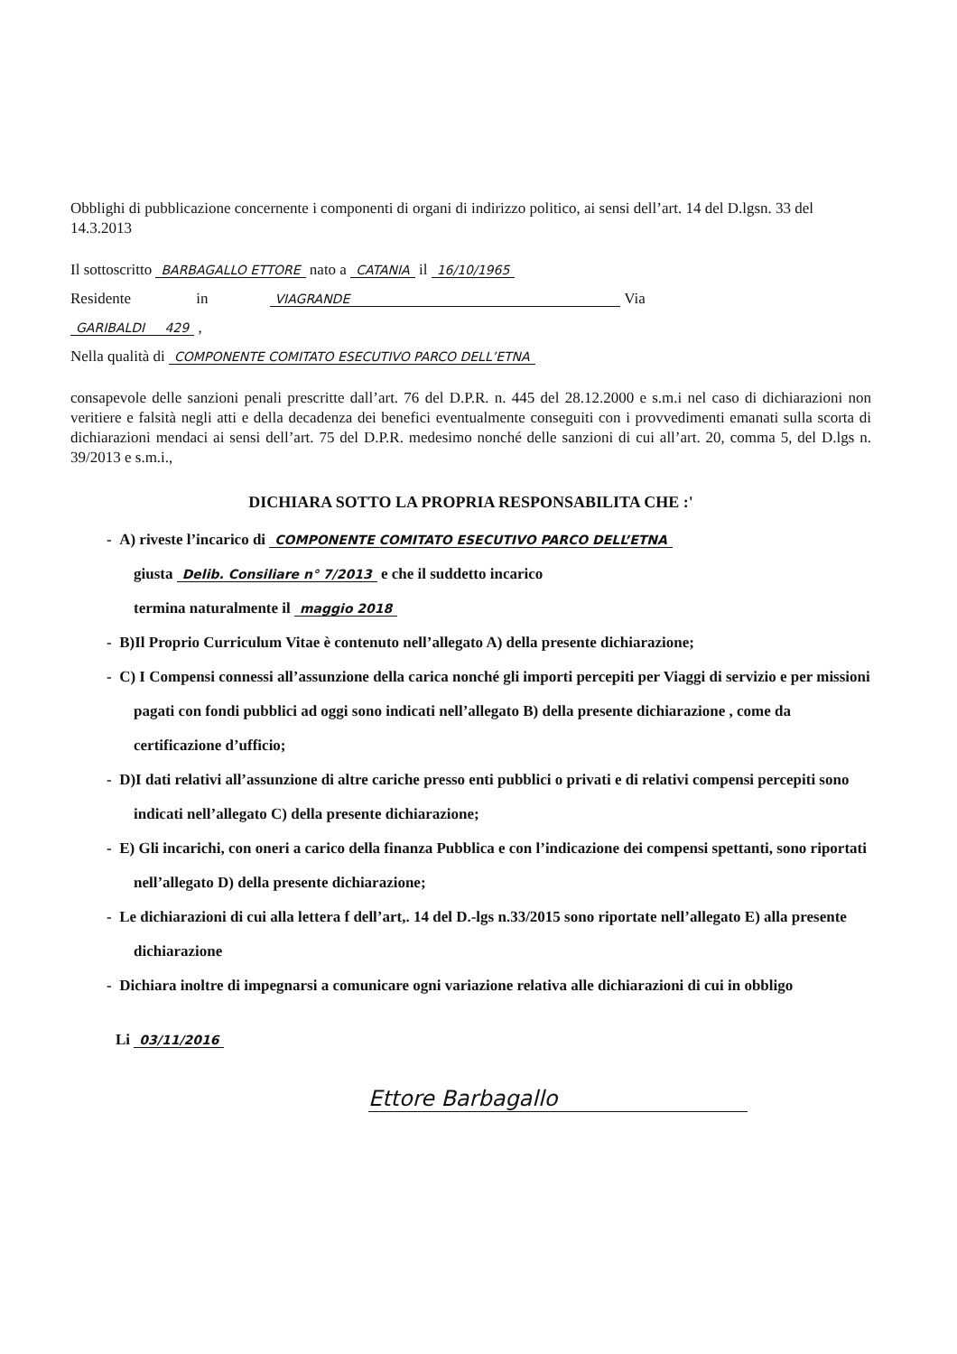Obblighi di pubblicazione concernente i componenti di organi di indirizzo politico, ai sensi dell’art. 14 del D.lgsn. 33 del 14.3.2013
Il sottoscritto BARBAGALLO ETTORE nato a CATANIA il 16/10/1965
Residente in VIAGRANDE Via
GARIBALDI 429 ,
Nella qualità di COMPONENTE COMITATO ESECUTIVO PARCO DELL’ETNA
consapevole delle sanzioni penali prescritte dall’art. 76 del D.P.R. n. 445 del 28.12.2000 e s.m.i nel caso di dichiarazioni non veritiere e falsità negli atti e della decadenza dei benefici eventualmente conseguiti con i provvedimenti emanati sulla scorta di dichiarazioni mendaci ai sensi dell’art. 75 del D.P.R. medesimo nonché delle sanzioni di cui all’art. 20, comma 5, del D.lgs n. 39/2013 e s.m.i.,
DICHIARA SOTTO LA PROPRIA RESPONSABILITA CHE :'
- A) riveste l’incarico di COMPONENTE COMITATO ESECUTIVO PARCO DELL’ETNA
giusta Delib. Consiliare n° 7/2013 e che il suddetto incarico
termina naturalmente il maggio 2018
- B)Il Proprio Curriculum Vitae è contenuto nell’allegato A) della presente dichiarazione;
- C) I Compensi connessi all’assunzione della carica nonché gli importi percepiti per Viaggi di servizio e per missioni pagati con fondi pubblici ad oggi sono indicati nell’allegato B) della presente dichiarazione , come da certificazione d’ufficio;
- D)I dati relativi all’assunzione di altre cariche presso enti pubblici o privati e di relativi compensi percepiti sono indicati nell’allegato C) della presente dichiarazione;
- E) Gli incarichi, con oneri a carico della finanza Pubblica e con l’indicazione dei compensi spettanti, sono riportati nell’allegato D) della presente dichiarazione;
- Le dichiarazioni di cui alla lettera f dell’art,. 14 del D.-lgs n.33/2015 sono riportate nell’allegato E) alla presente dichiarazione
- Dichiara inoltre di impegnarsi a comunicare ogni variazione relativa alle dichiarazioni di cui in obbligo
Li 03/11/2016
Ettore Barbagallo